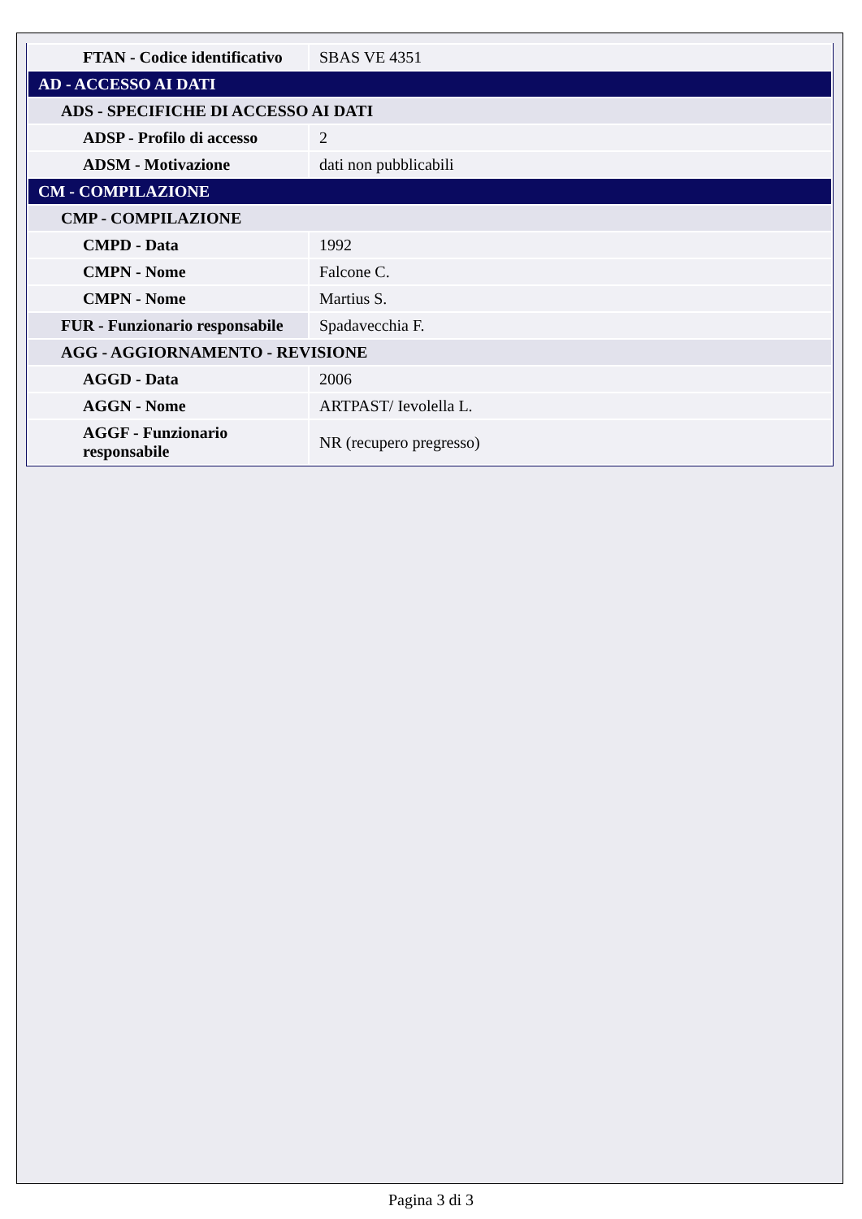| FTAN - Codice identificativo | SBAS VE 4351 |
| AD - ACCESSO AI DATI | |
| ADS - SPECIFICHE DI ACCESSO AI DATI | |
| ADSP - Profilo di accesso | 2 |
| ADSM - Motivazione | dati non pubblicabili |
| CM - COMPILAZIONE | |
| CMP - COMPILAZIONE | |
| CMPD - Data | 1992 |
| CMPN - Nome | Falcone C. |
| CMPN - Nome | Martius S. |
| FUR - Funzionario responsabile | Spadavecchia F. |
| AGG - AGGIORNAMENTO - REVISIONE | |
| AGGD - Data | 2006 |
| AGGN - Nome | ARTPAST/ Ievolella L. |
| AGGF - Funzionario responsabile | NR (recupero pregresso) |
Pagina 3 di 3